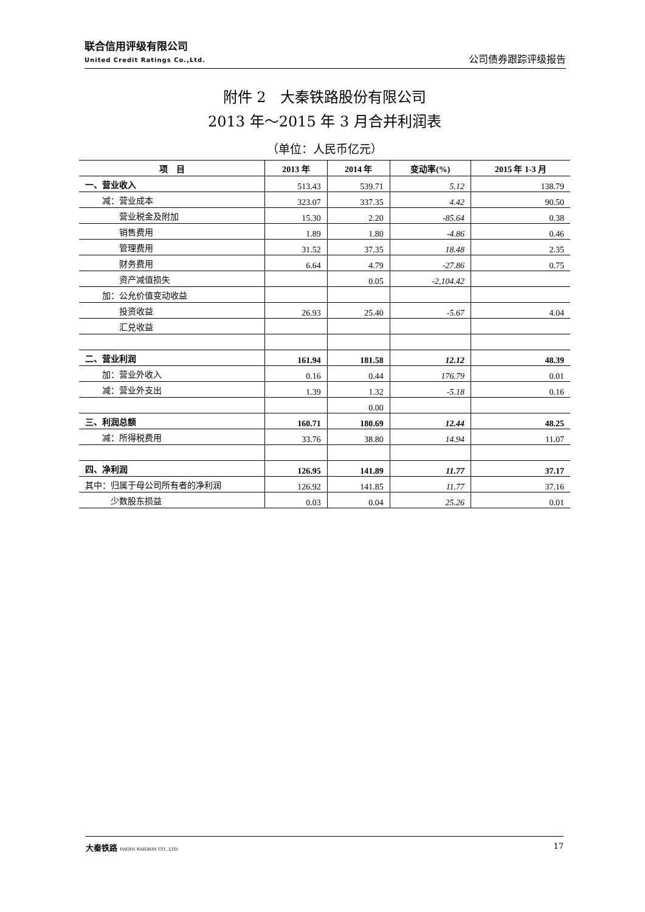联合信用评级有限公司
United Credit Ratings Co.,Ltd.
公司债券跟踪评级报告
附件 2　大秦铁路股份有限公司
2013 年～2015 年 3 月合并利润表
（单位：人民币亿元）
| 项 目 | 2013 年 | 2014 年 | 变动率(%) | 2015 年 1-3 月 |
| --- | --- | --- | --- | --- |
| 一、营业收入 | 513.43 | 539.71 | 5.12 | 138.79 |
| 减：营业成本 | 323.07 | 337.35 | 4.42 | 90.50 |
| 营业税金及附加 | 15.30 | 2.20 | -85.64 | 0.38 |
| 销售费用 | 1.89 | 1.80 | -4.86 | 0.46 |
| 管理费用 | 31.52 | 37.35 | 18.48 | 2.35 |
| 财务费用 | 6.64 | 4.79 | -27.86 | 0.75 |
| 资产减值损失 | | 0.05 | -2,104.42 | |
| 加：公允价值变动收益 | | | | |
| 投资收益 | 26.93 | 25.40 | -5.67 | 4.04 |
| 汇兑收益 | | | | |
| 二、营业利润 | 161.94 | 181.58 | 12.12 | 48.39 |
| 加：营业外收入 | 0.16 | 0.44 | 176.79 | 0.01 |
| 减：营业外支出 | 1.39 | 1.32 | -5.18 | 0.16 |
| | | 0.00 | | |
| 三、利润总额 | 160.71 | 180.69 | 12.44 | 48.25 |
| 减：所得税费用 | 33.76 | 38.80 | 14.94 | 11.07 |
| 四、净利润 | 126.95 | 141.89 | 11.77 | 37.17 |
| 其中：归属于母公司所有者的净利润 | 126.92 | 141.85 | 11.77 | 37.16 |
| 少数股东损益 | 0.03 | 0.04 | 25.26 | 0.01 |
大秦铁路 DAQIN RAILWAY CO., LTD. 17